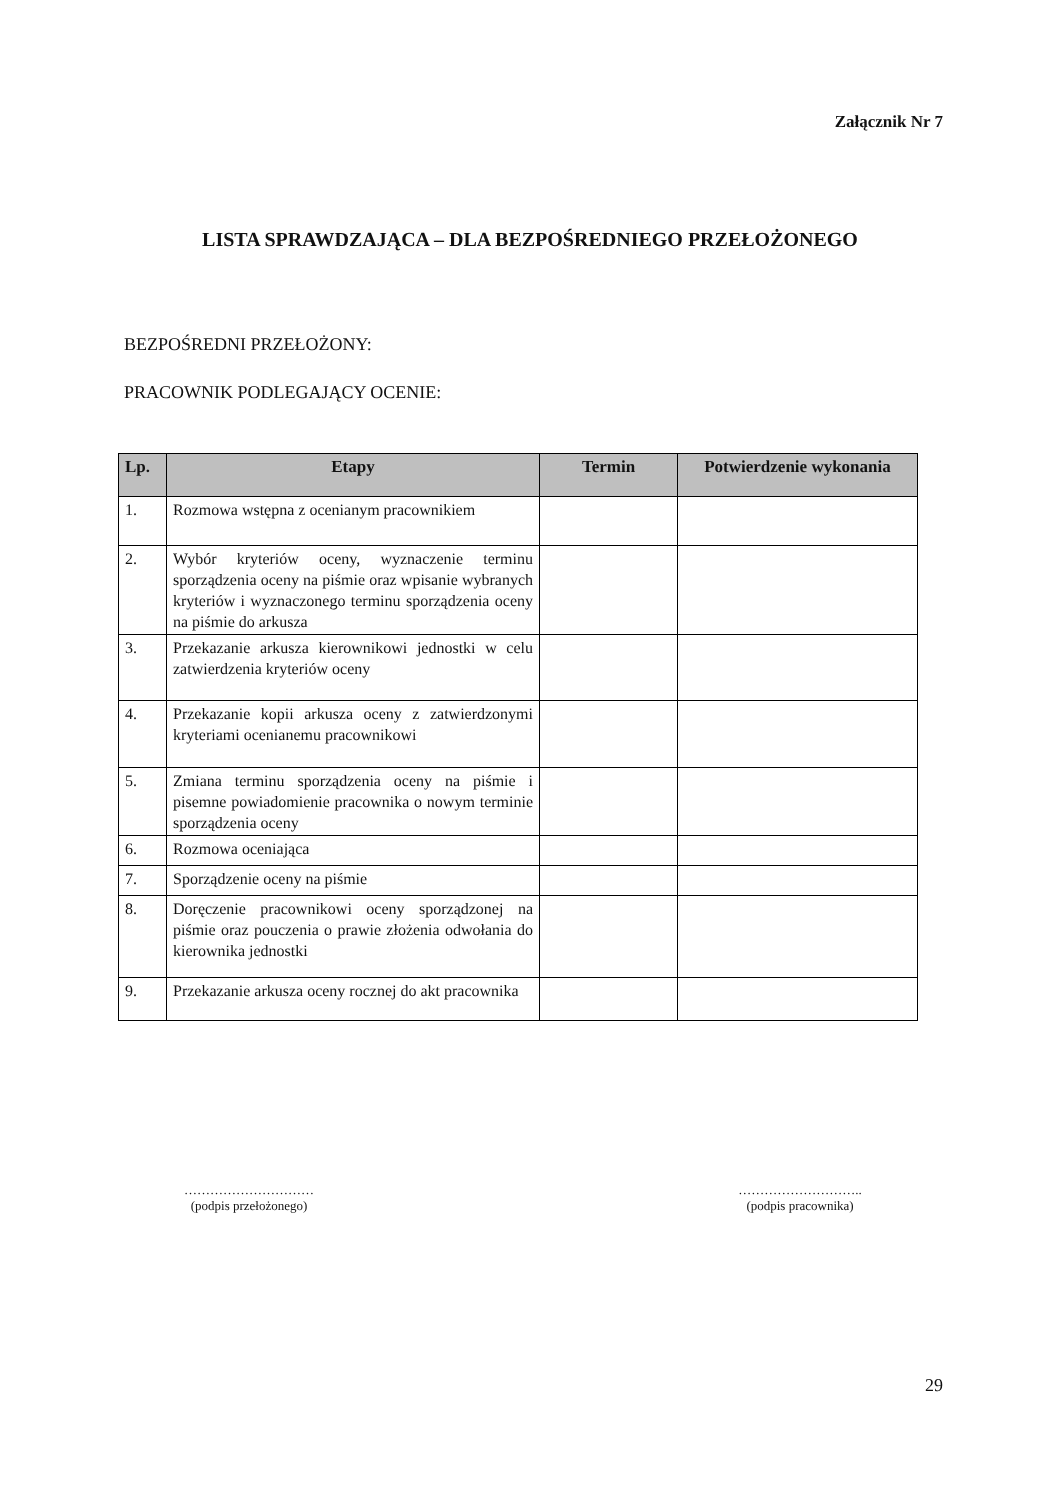Załącznik Nr 7
LISTA SPRAWDZAJĄCA – DLA BEZPOŚREDNIEGO PRZEŁOŻONEGO
BEZPOŚREDNI PRZEŁOŻONY:
PRACOWNIK PODLEGAJĄCY OCENIE:
| Lp. | Etapy | Termin | Potwierdzenie wykonania |
| --- | --- | --- | --- |
| 1. | Rozmowa wstępna z ocenianym pracownikiem | | |
| 2. | Wybór kryteriów oceny, wyznaczenie terminu sporządzenia oceny na piśmie oraz wpisanie wybranych kryteriów i wyznaczonego terminu sporządzenia oceny na piśmie do arkusza | | |
| 3. | Przekazanie arkusza kierownikowi jednostki w celu zatwierdzenia kryteriów oceny | | |
| 4. | Przekazanie kopii arkusza oceny z zatwierdzonymi kryteriami ocenianemu pracownikowi | | |
| 5. | Zmiana terminu sporządzenia oceny na piśmie i pisemne powiadomienie pracownika o nowym terminie sporządzenia oceny | | |
| 6. | Rozmowa oceniająca | | |
| 7. | Sporządzenie oceny na piśmie | | |
| 8. | Doręczenie pracownikowi oceny sporządzonej na piśmie oraz pouczenia o prawie złożenia odwołania do kierownika jednostki | | |
| 9. | Przekazanie arkusza oceny rocznej do akt pracownika | | |
…………………………
(podpis przełożonego)
………………………..
(podpis pracownika)
29